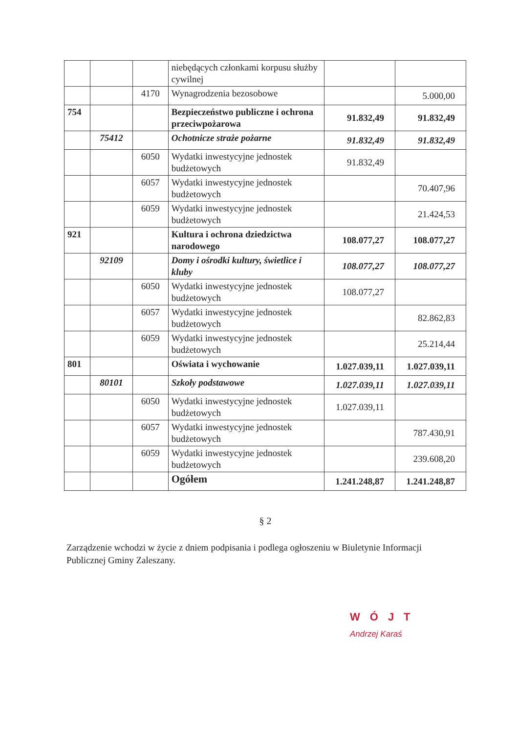| | | | niebędących członkami korpusu służby cywilnej | | |
| | | 4170 | Wynagrodzenia bezosobowe | | 5.000,00 |
| 754 | | | Bezpieczeństwo publiczne i ochrona przeciwpożarowa | 91.832,49 | 91.832,49 |
| | 75412 | | Ochotnicze straże pożarne | 91.832,49 | 91.832,49 |
| | | 6050 | Wydatki inwestycyjne jednostek budżetowych | 91.832,49 | |
| | | 6057 | Wydatki inwestycyjne jednostek budżetowych | | 70.407,96 |
| | | 6059 | Wydatki inwestycyjne jednostek budżetowych | | 21.424,53 |
| 921 | | | Kultura i ochrona dziedzictwa narodowego | 108.077,27 | 108.077,27 |
| | 92109 | | Domy i ośrodki kultury, świetlice i kluby | 108.077,27 | 108.077,27 |
| | | 6050 | Wydatki inwestycyjne jednostek budżetowych | 108.077,27 | |
| | | 6057 | Wydatki inwestycyjne jednostek budżetowych | | 82.862,83 |
| | | 6059 | Wydatki inwestycyjne jednostek budżetowych | | 25.214,44 |
| 801 | | | Oświata i wychowanie | 1.027.039,11 | 1.027.039,11 |
| | 80101 | | Szkoły podstawowe | 1.027.039,11 | 1.027.039,11 |
| | | 6050 | Wydatki inwestycyjne jednostek budżetowych | 1.027.039,11 | |
| | | 6057 | Wydatki inwestycyjne jednostek budżetowych | | 787.430,91 |
| | | 6059 | Wydatki inwestycyjne jednostek budżetowych | | 239.608,20 |
| | | | Ogółem | 1.241.248,87 | 1.241.248,87 |
§ 2
Zarządzenie wchodzi w życie z dniem podpisania i podlega ogłoszeniu w Biuletynie Informacji Publicznej Gminy Zaleszany.
WÓJT
Andrzej Karaś